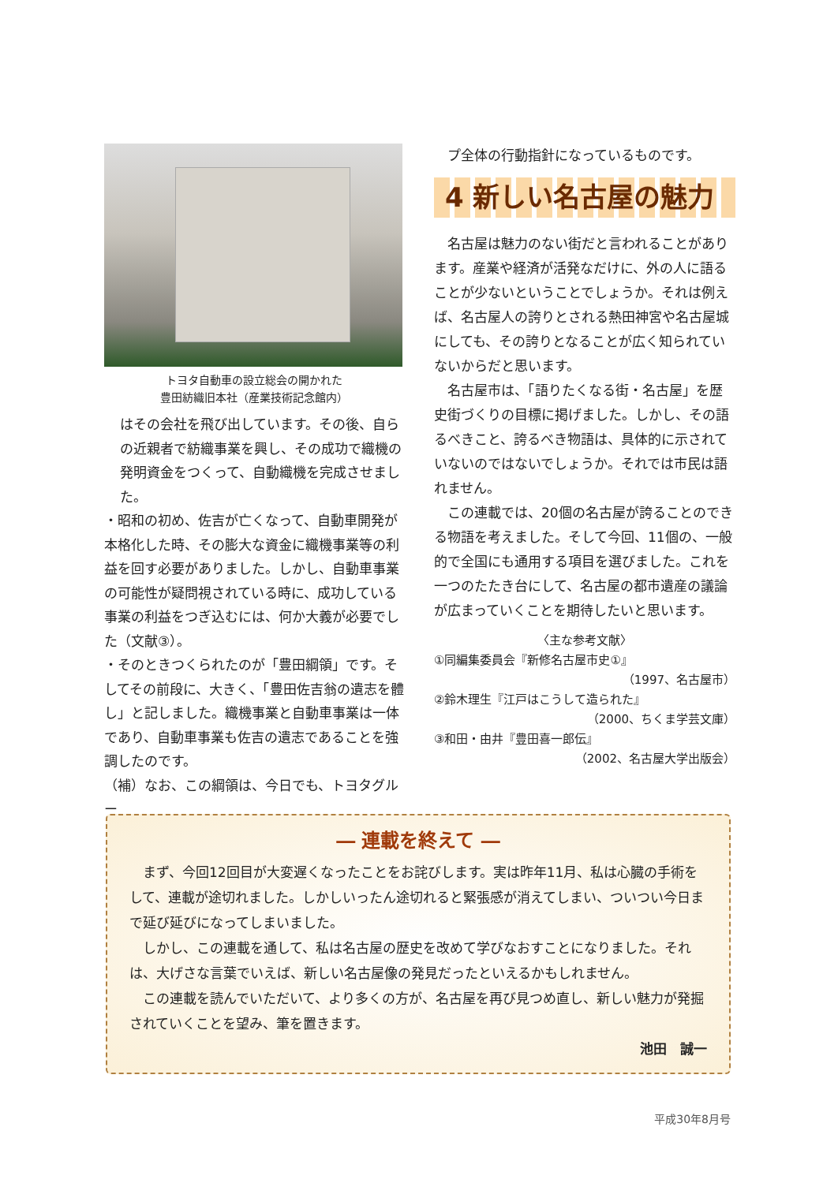トヨタ自動車の設立総会の開かれた
豊田紡織旧本社（産業技術記念館内）
はその会社を飛び出しています。その後、自らの近親者で紡織事業を興し、その成功で織機の発明資金をつくって、自動織機を完成させました。
・昭和の初め、佐吉が亡くなって、自動車開発が本格化した時、その膨大な資金に織機事業等の利益を回す必要がありました。しかし、自動車事業の可能性が疑問視されている時に、成功している事業の利益をつぎ込むには、何か大義が必要でした（文献③）。
・そのときつくられたのが「豊田綱領」です。そしてその前段に、大きく、「豊田佐吉翁の遺志を體し」と記しました。織機事業と自動車事業は一体であり、自動車事業も佐吉の遺志であることを強調したのです。
（補）なお、この綱領は、今日でも、トヨタグルー
　プ全体の行動指針になっているものです。
4 新しい名古屋の魅力
　名古屋は魅力のない街だと言われることがあります。産業や経済が活発なだけに、外の人に語ることが少ないということでしょうか。それは例えば、名古屋人の誇りとされる熱田神宮や名古屋城にしても、その誇りとなることが広く知られていないからだと思います。
　名古屋市は、「語りたくなる街・名古屋」を歴史街づくりの目標に掲げました。しかし、その語るべきこと、誇るべき物語は、具体的に示されていないのではないでしょうか。それでは市民は語れません。
　この連載では、20個の名古屋が誇ることのできる物語を考えました。そして今回、11個の、一般的で全国にも通用する項目を選びました。これを一つのたたき台にして、名古屋の都市遺産の議論が広まっていくことを期待したいと思います。
〈主な参考文献〉
①同編集委員会『新修名古屋市史①』
（1997、名古屋市）
②鈴木理生『江戸はこうして造られた』
（2000、ちくま学芸文庫）
③和田・由井『豊田喜一郎伝』
（2002、名古屋大学出版会）
― 連載を終えて ―
　まず、今回12回目が大変遅くなったことをお詫びします。実は昨年11月、私は心臓の手術をして、連載が途切れました。しかしいったん途切れると緊張感が消えてしまい、ついつい今日まで延び延びになってしまいました。
　しかし、この連載を通して、私は名古屋の歴史を改めて学びなおすことになりました。それは、大げさな言葉でいえば、新しい名古屋像の発見だったといえるかもしれません。
　この連載を読んでいただいて、より多くの方が、名古屋を再び見つめ直し、新しい魅力が発掘されていくことを望み、筆を置きます。
池田　誠一
平成30年8月号